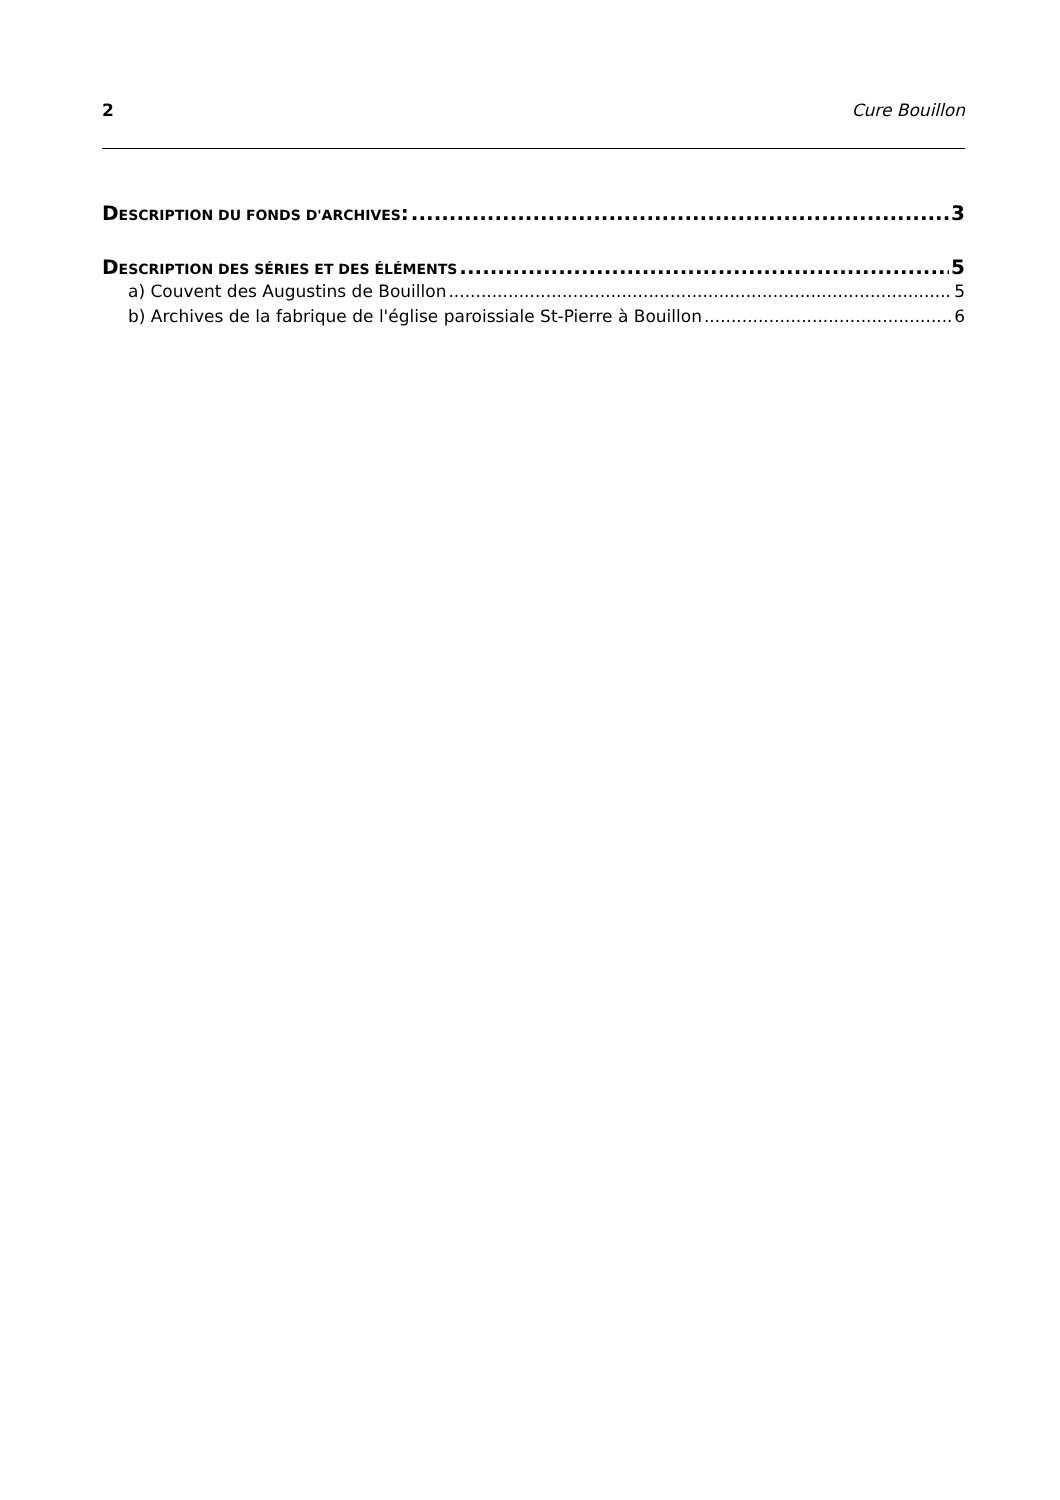2 Cure Bouillon
DESCRIPTION DU FONDS D'ARCHIVES: 3
DESCRIPTION DES SÉRIES ET DES ÉLÉMENTS 5
a) Couvent des Augustins de Bouillon 5
b) Archives de la fabrique de l'église paroissiale St-Pierre à Bouillon 6